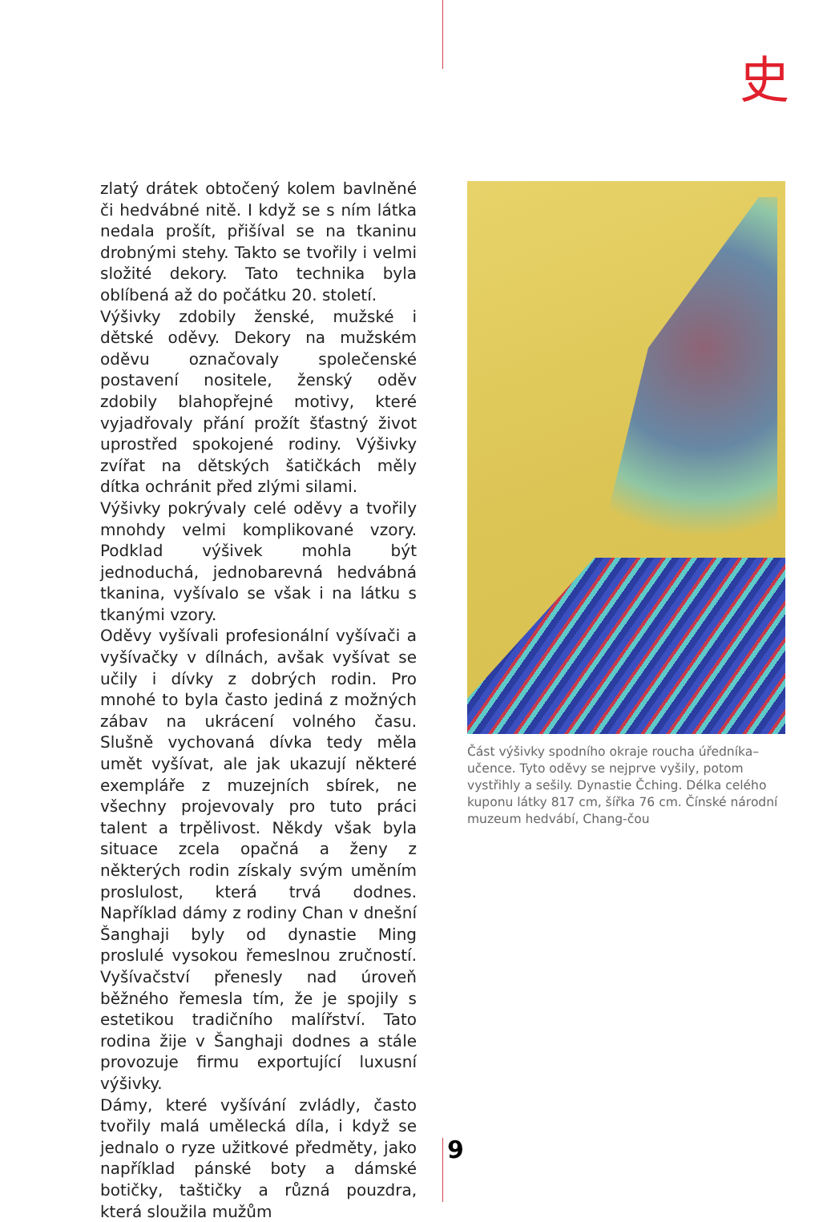史
zlatý drátek obtočený kolem bavlněné či hedvábné nitě. I když se s ním látka nedala prošít, přišíval se na tkaninu drobnými stehy. Takto se tvořily i velmi složité dekory. Tato technika byla oblíbená až do počátku 20. století.
Výšivky zdobily ženské, mužské i dětské oděvy. Dekory na mužském oděvu označovaly společenské postavení nositele, ženský oděv zdobily blahopřejné motivy, které vyjadřovaly přání prožít šťastný život uprostřed spokojené rodiny. Výšivky zvířat na dětských šatičkách měly dítka ochránit před zlými silami.
Výšivky pokrývaly celé oděvy a tvořily mnohdy velmi komplikované vzory. Podklad výšivek mohla být jednoduchá, jednobarevná hedvábná tkanina, vyšívalo se však i na látku s tkanými vzory.
Oděvy vyšívali profesionální vyšívači a vyšívačky v dílnách, avšak vyšívat se učily i dívky z dobrých rodin. Pro mnohé to byla často jediná z možných zábav na ukrácení volného času. Slušně vychovaná dívka tedy měla umět vyšívat, ale jak ukazují některé exempláře z muzejních sbírek, ne všechny projevovaly pro tuto práci talent a trpělivost. Někdy však byla situace zcela opačná a ženy z některých rodin získaly svým uměním proslulost, která trvá dodnes. Například dámy z rodiny Chan v dnešní Šanghaji byly od dynastie Ming proslulé vysokou řemeslnou zručností. Vyšívačství přenesly nad úroveň běžného řemesla tím, že je spojily s estetikou tradičního malířství. Tato rodina žije v Šanghaji dodnes a stále provozuje firmu exportující luxusní výšivky.
Dámy, které vyšívání zvládly, často tvořily malá umělecká díla, i když se jednalo o ryze užitkové předměty, jako například pánské boty a dámské botičky, taštičky a různá pouzdra, která sloužila mužům
Část výšivky spodního okraje roucha úředníka–učence. Tyto oděvy se nejprve vyšily, potom vystřihly a sešily. Dynastie Čching. Délka celého kuponu látky 817 cm, šířka 76 cm. Čínské národní muzeum hedvábí, Chang-čou
9